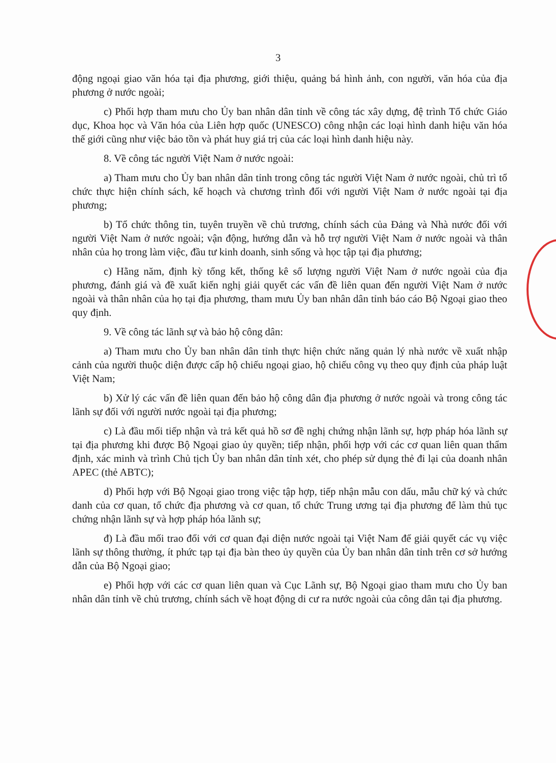3
động ngoại giao văn hóa tại địa phương, giới thiệu, quảng bá hình ảnh, con người, văn hóa của địa phương ở nước ngoài;
c) Phối hợp tham mưu cho Ủy ban nhân dân tỉnh về công tác xây dựng, đệ trình Tổ chức Giáo dục, Khoa học và Văn hóa của Liên hợp quốc (UNESCO) công nhận các loại hình danh hiệu văn hóa thế giới cũng như việc bảo tồn và phát huy giá trị của các loại hình danh hiệu này.
8. Về công tác người Việt Nam ở nước ngoài:
a) Tham mưu cho Ủy ban nhân dân tỉnh trong công tác người Việt Nam ở nước ngoài, chủ trì tổ chức thực hiện chính sách, kế hoạch và chương trình đối với người Việt Nam ở nước ngoài tại địa phương;
b) Tổ chức thông tin, tuyên truyền về chủ trương, chính sách của Đảng và Nhà nước đối với người Việt Nam ở nước ngoài; vận động, hướng dẫn và hỗ trợ người Việt Nam ở nước ngoài và thân nhân của họ trong làm việc, đầu tư kinh doanh, sinh sống và học tập tại địa phương;
c) Hằng năm, định kỳ tổng kết, thống kê số lượng người Việt Nam ở nước ngoài của địa phương, đánh giá và đề xuất kiến nghị giải quyết các vấn đề liên quan đến người Việt Nam ở nước ngoài và thân nhân của họ tại địa phương, tham mưu Ủy ban nhân dân tỉnh báo cáo Bộ Ngoại giao theo quy định.
9. Về công tác lãnh sự và bảo hộ công dân:
a) Tham mưu cho Ủy ban nhân dân tỉnh thực hiện chức năng quản lý nhà nước về xuất nhập cảnh của người thuộc diện được cấp hộ chiếu ngoại giao, hộ chiếu công vụ theo quy định của pháp luật Việt Nam;
b) Xử lý các vấn đề liên quan đến bảo hộ công dân địa phương ở nước ngoài và trong công tác lãnh sự đối với người nước ngoài tại địa phương;
c) Là đầu mối tiếp nhận và trả kết quả hồ sơ đề nghị chứng nhận lãnh sự, hợp pháp hóa lãnh sự tại địa phương khi được Bộ Ngoại giao ủy quyền; tiếp nhận, phối hợp với các cơ quan liên quan thẩm định, xác minh và trình Chủ tịch Ủy ban nhân dân tỉnh xét, cho phép sử dụng thẻ đi lại của doanh nhân APEC (thẻ ABTC);
d) Phối hợp với Bộ Ngoại giao trong việc tập hợp, tiếp nhận mẫu con dấu, mẫu chữ ký và chức danh của cơ quan, tổ chức địa phương và cơ quan, tổ chức Trung ương tại địa phương để làm thủ tục chứng nhận lãnh sự và hợp pháp hóa lãnh sự;
đ) Là đầu mối trao đổi với cơ quan đại diện nước ngoài tại Việt Nam để giải quyết các vụ việc lãnh sự thông thường, ít phức tạp tại địa bàn theo ủy quyền của Ủy ban nhân dân tỉnh trên cơ sở hướng dẫn của Bộ Ngoại giao;
e) Phối hợp với các cơ quan liên quan và Cục Lãnh sự, Bộ Ngoại giao tham mưu cho Ủy ban nhân dân tỉnh về chủ trương, chính sách về hoạt động di cư ra nước ngoài của công dân tại địa phương.